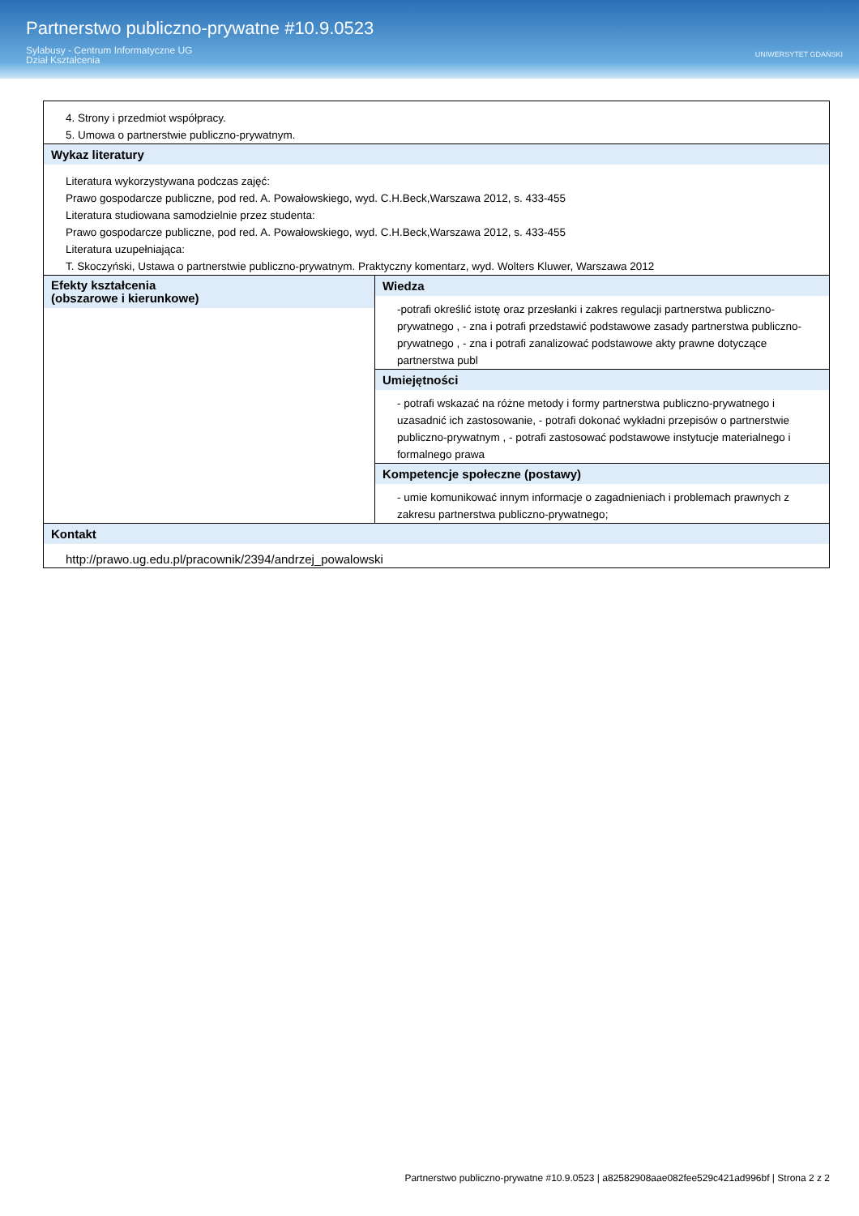Partnerstwo publiczno-prywatne #10.9.0523
Sylabusy - Centrum Informatyczne UG
Dział Kształcenia
UNIWERSYTET GDAŃSKI
| 4. Strony i przedmiot współpracy. 5. Umowa o partnerstwie publiczno-prywatnym. | |
| Wykaz literatury Literatura wykorzystywana podczas zajęć: Prawo gospodarcze publiczne, pod red. A. Powałowskiego, wyd. C.H.Beck,Warszawa 2012, s. 433-455 Literatura studiowana samodzielnie przez studenta: Prawo gospodarcze publiczne, pod red. A. Powałowskiego, wyd. C.H.Beck,Warszawa 2012, s. 433-455 Literatura uzupełniająca: T. Skoczyński, Ustawa o partnerstwie publiczno-prywatnym. Praktyczny komentarz, wyd. Wolters Kluwer, Warszawa 2012 | |
| Efekty kształcenia (obszarowe i kierunkowe) | Wiedza -potrafi określić istotę oraz przesłanki i zakres regulacji partnerstwa publiczno-prywatnego , - zna i potrafi przedstawić podstawowe zasady partnerstwa publiczno-prywatnego , - zna i potrafi zanalizować podstawowe akty prawne dotyczące partnerstwa publ |
| | Umiejętności - potrafi wskazać na różne metody i formy partnerstwa publiczno-prywatnego i uzasadnić ich zastosowanie, - potrafi dokonać wykładni przepisów o partnerstwie publiczno-prywatnym , - potrafi zastosować podstawowe instytucje materialnego i formalnego prawa |
| | Kompetencje społeczne (postawy) - umie komunikować innym informacje o zagadnieniach i problemach prawnych z zakresu partnerstwa publiczno-prywatnego; |
| Kontakt http://prawo.ug.edu.pl/pracownik/2394/andrzej_powalowski | |
Partnerstwo publiczno-prywatne #10.9.0523 | a82582908aae082fee529c421ad996bf | Strona 2 z 2